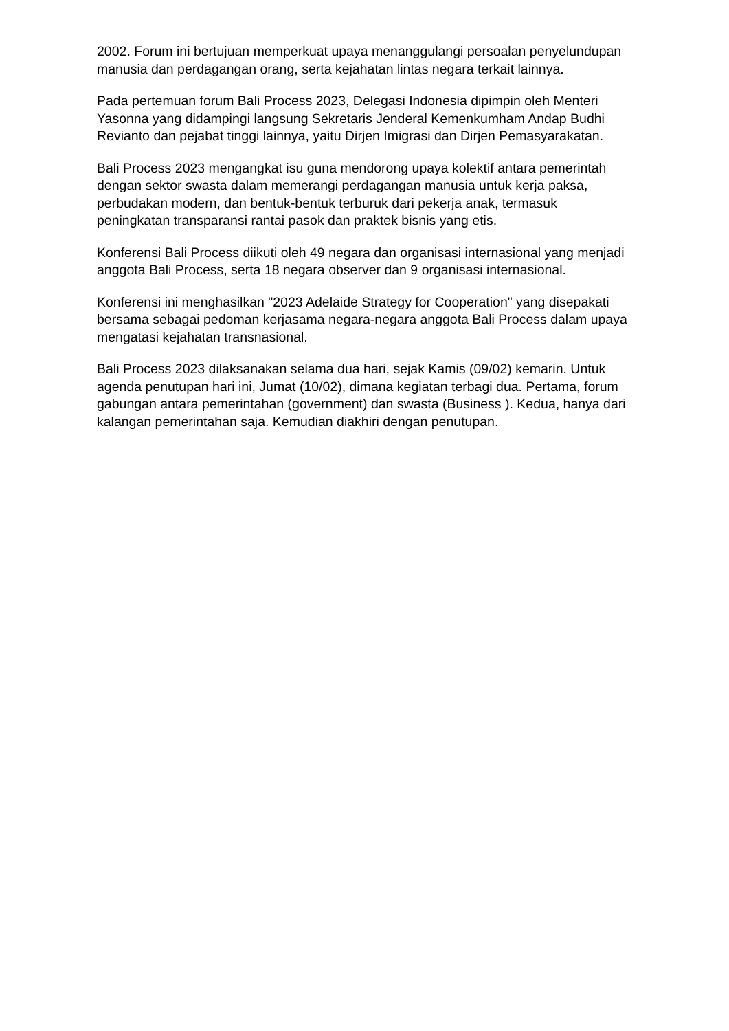2002. Forum ini bertujuan memperkuat upaya menanggulangi persoalan penyelundupan manusia dan perdagangan orang, serta kejahatan lintas negara terkait lainnya.
Pada pertemuan forum Bali Process 2023, Delegasi Indonesia dipimpin oleh Menteri Yasonna yang didampingi langsung Sekretaris Jenderal Kemenkumham Andap Budhi Revianto dan pejabat tinggi lainnya, yaitu Dirjen Imigrasi dan Dirjen Pemasyarakatan.
Bali Process 2023 mengangkat isu guna mendorong upaya kolektif antara pemerintah dengan sektor swasta dalam memerangi perdagangan manusia untuk kerja paksa, perbudakan modern, dan bentuk-bentuk terburuk dari pekerja anak, termasuk peningkatan transparansi rantai pasok dan praktek bisnis yang etis.
Konferensi Bali Process diikuti oleh 49 negara dan organisasi internasional yang menjadi anggota Bali Process, serta 18 negara observer dan 9 organisasi internasional.
Konferensi ini menghasilkan "2023 Adelaide Strategy for Cooperation" yang disepakati bersama sebagai pedoman kerjasama negara-negara anggota Bali Process dalam upaya mengatasi kejahatan transnasional.
Bali Process 2023 dilaksanakan selama dua hari, sejak Kamis (09/02) kemarin. Untuk agenda penutupan hari ini, Jumat (10/02), dimana kegiatan terbagi dua. Pertama, forum gabungan antara pemerintahan (government) dan swasta (Business ). Kedua, hanya dari kalangan pemerintahan saja. Kemudian diakhiri dengan penutupan.